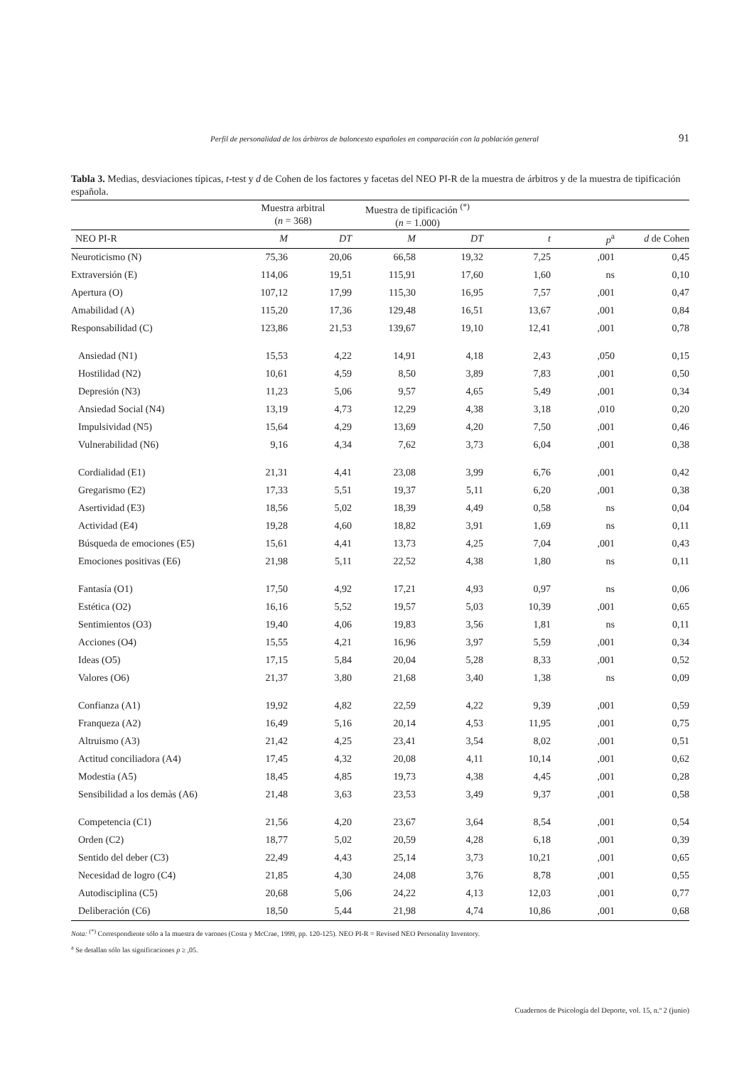Perfil de personalidad de los árbitros de baloncesto españoles en comparación con la población general 91
Tabla 3. Medias, desviaciones típicas, t-test y d de Cohen de los factores y facetas del NEO PI-R de la muestra de árbitros y de la muestra de tipificación española.
| | Muestra arbitral ( n = 368) | | Muestra de tipificación <sup>(*)</sup> ( n = 1.000) | | | | |
| --- | --- | --- | --- | --- | --- | --- | --- |
| NEO PI-R | M | DT | M | DT | t | p<sup>a</sup> | d de Cohen |
| Neuroticismo (N) | 75,36 | 20,06 | 66,58 | 19,32 | 7,25 | ,001 | 0,45 |
| Extraversión (E) | 114,06 | 19,51 | 115,91 | 17,60 | 1,60 | ns | 0,10 |
| Apertura (O) | 107,12 | 17,99 | 115,30 | 16,95 | 7,57 | ,001 | 0,47 |
| Amabilidad (A) | 115,20 | 17,36 | 129,48 | 16,51 | 13,67 | ,001 | 0,84 |
| Responsabilidad (C) | 123,86 | 21,53 | 139,67 | 19,10 | 12,41 | ,001 | 0,78 |
| Ansiedad (N1) | 15,53 | 4,22 | 14,91 | 4,18 | 2,43 | ,050 | 0,15 |
| Hostilidad (N2) | 10,61 | 4,59 | 8,50 | 3,89 | 7,83 | ,001 | 0,50 |
| Depresión (N3) | 11,23 | 5,06 | 9,57 | 4,65 | 5,49 | ,001 | 0,34 |
| Ansiedad Social (N4) | 13,19 | 4,73 | 12,29 | 4,38 | 3,18 | ,010 | 0,20 |
| Impulsividad (N5) | 15,64 | 4,29 | 13,69 | 4,20 | 7,50 | ,001 | 0,46 |
| Vulnerabilidad (N6) | 9,16 | 4,34 | 7,62 | 3,73 | 6,04 | ,001 | 0,38 |
| Cordialidad (E1) | 21,31 | 4,41 | 23,08 | 3,99 | 6,76 | ,001 | 0,42 |
| Gregarismo (E2) | 17,33 | 5,51 | 19,37 | 5,11 | 6,20 | ,001 | 0,38 |
| Asertividad (E3) | 18,56 | 5,02 | 18,39 | 4,49 | 0,58 | ns | 0,04 |
| Actividad (E4) | 19,28 | 4,60 | 18,82 | 3,91 | 1,69 | ns | 0,11 |
| Búsqueda de emociones (E5) | 15,61 | 4,41 | 13,73 | 4,25 | 7,04 | ,001 | 0,43 |
| Emociones positivas (E6) | 21,98 | 5,11 | 22,52 | 4,38 | 1,80 | ns | 0,11 |
| Fantasía (O1) | 17,50 | 4,92 | 17,21 | 4,93 | 0,97 | ns | 0,06 |
| Estética (O2) | 16,16 | 5,52 | 19,57 | 5,03 | 10,39 | ,001 | 0,65 |
| Sentimientos (O3) | 19,40 | 4,06 | 19,83 | 3,56 | 1,81 | ns | 0,11 |
| Acciones (O4) | 15,55 | 4,21 | 16,96 | 3,97 | 5,59 | ,001 | 0,34 |
| Ideas (O5) | 17,15 | 5,84 | 20,04 | 5,28 | 8,33 | ,001 | 0,52 |
| Valores (O6) | 21,37 | 3,80 | 21,68 | 3,40 | 1,38 | ns | 0,09 |
| Confianza (A1) | 19,92 | 4,82 | 22,59 | 4,22 | 9,39 | ,001 | 0,59 |
| Franqueza (A2) | 16,49 | 5,16 | 20,14 | 4,53 | 11,95 | ,001 | 0,75 |
| Altruismo (A3) | 21,42 | 4,25 | 23,41 | 3,54 | 8,02 | ,001 | 0,51 |
| Actitud conciliadora (A4) | 17,45 | 4,32 | 20,08 | 4,11 | 10,14 | ,001 | 0,62 |
| Modestia (A5) | 18,45 | 4,85 | 19,73 | 4,38 | 4,45 | ,001 | 0,28 |
| Sensibilidad a los demàs (A6) | 21,48 | 3,63 | 23,53 | 3,49 | 9,37 | ,001 | 0,58 |
| Competencia (C1) | 21,56 | 4,20 | 23,67 | 3,64 | 8,54 | ,001 | 0,54 |
| Orden (C2) | 18,77 | 5,02 | 20,59 | 4,28 | 6,18 | ,001 | 0,39 |
| Sentido del deber (C3) | 22,49 | 4,43 | 25,14 | 3,73 | 10,21 | ,001 | 0,65 |
| Necesidad de logro (C4) | 21,85 | 4,30 | 24,08 | 3,76 | 8,78 | ,001 | 0,55 |
| Autodisciplina (C5) | 20,68 | 5,06 | 24,22 | 4,13 | 12,03 | ,001 | 0,77 |
| Deliberación (C6) | 18,50 | 5,44 | 21,98 | 4,74 | 10,86 | ,001 | 0,68 |
Nota: <sup>(*)</sup> Correspondiente sólo a la muestra de varones (Costa y McCrae, 1999, pp. 120-125). NEO PI-R = Revised NEO Personality Inventory.
<sup>a</sup> Se detallan sólo las significaciones p ≥ ,05.
Cuadernos de Psicología del Deporte, vol. 15, n.º 2 (junio)